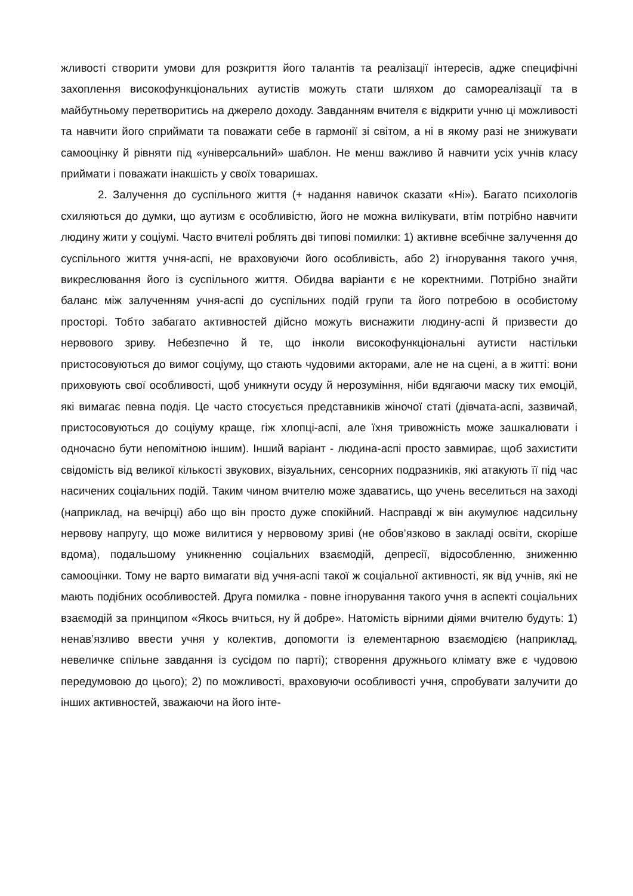жливості створити умови для розкриття його талантів та реалізації інтересів, адже специфічні захоплення високофункціональних аутистів можуть стати шляхом до самореалізації та в майбутньому перетворитись на джерело доходу. Завданням вчителя є відкрити учню ці можливості та навчити його сприймати та поважати себе в гармонії зі світом, а ні в якому разі не знижувати самооцінку й рівняти під «універсальний» шаблон. Не менш важливо й навчити усіх учнів класу приймати і поважати інакшість у своїх товаришах.
2. Залучення до суспільного життя (+ надання навичок сказати «Ні»). Багато психологів схиляються до думки, що аутизм є особливістю, його не можна вилікувати, втім потрібно навчити людину жити у соціумі. Часто вчителі роблять дві типові помилки: 1) активне всебічне залучення до суспільного життя учня-аспі, не враховуючи його особливість, або 2) ігнорування такого учня, викреслювання його із суспільного життя. Обидва варіанти є не коректними. Потрібно знайти баланс між залученням учня-аспі до суспільних подій групи та його потребою в особистому просторі. Тобто забагато активностей дійсно можуть виснажити людину-аспі й призвести до нервового зриву. Небезпечно й те, що інколи високофункціональні аутисти настільки пристосовуються до вимог соціуму, що стають чудовими акторами, але не на сцені, а в житті: вони приховують свої особливості, щоб уникнути осуду й нерозуміння, ніби вдягаючи маску тих емоцій, які вимагає певна подія. Це часто стосується представників жіночої статі (дівчата-аспі, зазвичай, пристосовуються до соціуму краще, гіж хлопці-аспі, але їхня тривожність може зашкалювати і одночасно бути непомітною іншим). Інший варіант - людина-аспі просто завмирає, щоб захистити свідомість від великої кількості звукових, візуальних, сенсорних подразників, які атакують її під час насичених соціальних подій. Таким чином вчителю може здаватись, що учень веселиться на заході (наприклад, на вечірці) або що він просто дуже спокійний. Насправді ж він акумулює надсильну нервову напругу, що може вилитися у нервовому зриві (не обов’язково в закладі освіти, скоріше вдома), подальшому уникненню соціальних взаємодій, депресії, відособленню, зниженню самооцінки. Тому не варто вимагати від учня-аспі такої ж соціальної активності, як від учнів, які не мають подібних особливостей. Друга помилка - повне ігнорування такого учня в аспекті соціальних взаємодій за принципом «Якось вчиться, ну й добре». Натомість вірними діями вчителю будуть: 1) ненав’язливо ввести учня у колектив, допомогти із елементарною взаємодією (наприклад, невеличке спільне завдання із сусідом по парті); створення дружнього клімату вже є чудовою передумовою до цього); 2) по можливості, враховуючи особливості учня, спробувати залучити до інших активностей, зважаючи на його інте-